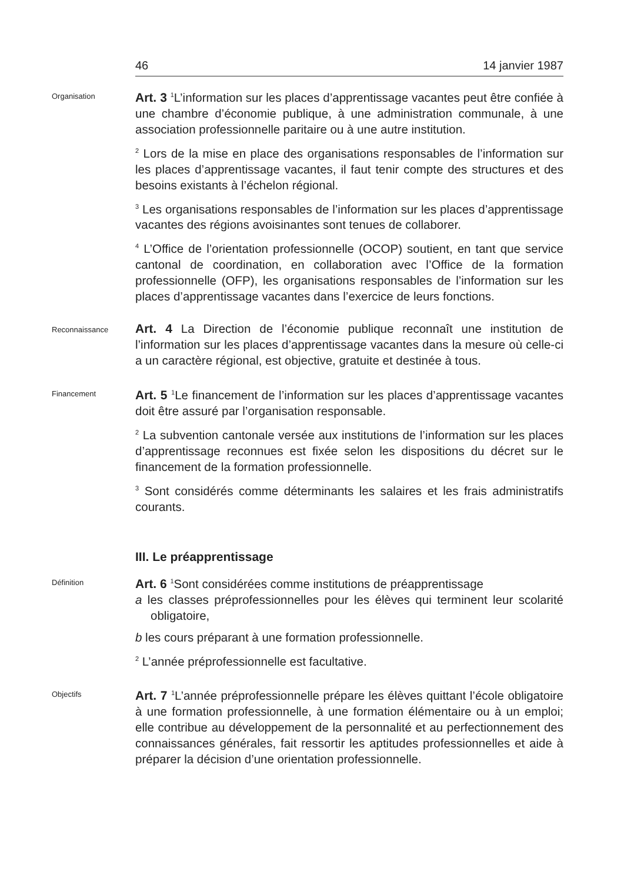46 14 janvier 1987
Organisation
Art. 3 <sup>1</sup>L’information sur les places d’apprentissage vacantes peut être confiée à une chambre d’économie publique, à une administration communale, à une association professionnelle paritaire ou à une autre institution.
<sup>2</sup> Lors de la mise en place des organisations responsables de l’information sur les places d’apprentissage vacantes, il faut tenir compte des structures et des besoins existants à l’échelon régional.
<sup>3</sup> Les organisations responsables de l’information sur les places d’apprentissage vacantes des régions avoisinantes sont tenues de collaborer.
<sup>4</sup> L’Office de l’orientation professionnelle (OCOP) soutient, en tant que service cantonal de coordination, en collaboration avec l’Office de la formation professionnelle (OFP), les organisations responsables de l’information sur les places d’apprentissage vacantes dans l’exercice de leurs fonctions.
Reconnaissance
Art. 4 La Direction de l’économie publique reconnaît une institution de l’information sur les places d’apprentissage vacantes dans la mesure où celle-ci a un caractère régional, est objective, gratuite et destinée à tous.
Financement
Art. 5 <sup>1</sup>Le financement de l’information sur les places d’apprentissage vacantes doit être assuré par l’organisation responsable.
<sup>2</sup> La subvention cantonale versée aux institutions de l’information sur les places d’apprentissage reconnues est fixée selon les dispositions du décret sur le financement de la formation professionnelle.
<sup>3</sup> Sont considérés comme déterminants les salaires et les frais administratifs courants.
III. Le préapprentissage
Définition
Art. 6 <sup>1</sup>Sont considérées comme institutions de préapprentissage
a les classes préprofessionnelles pour les élèves qui terminent leur scolarité obligatoire,
b les cours préparant à une formation professionnelle.
<sup>2</sup> L’année préprofessionnelle est facultative.
Objectifs
Art. 7 <sup>1</sup>L’année préprofessionnelle prépare les élèves quittant l’école obligatoire à une formation professionnelle, à une formation élémentaire ou à un emploi; elle contribue au développement de la personnalité et au perfectionnement des connaissances générales, fait ressortir les aptitudes professionnelles et aide à préparer la décision d’une orientation professionnelle.